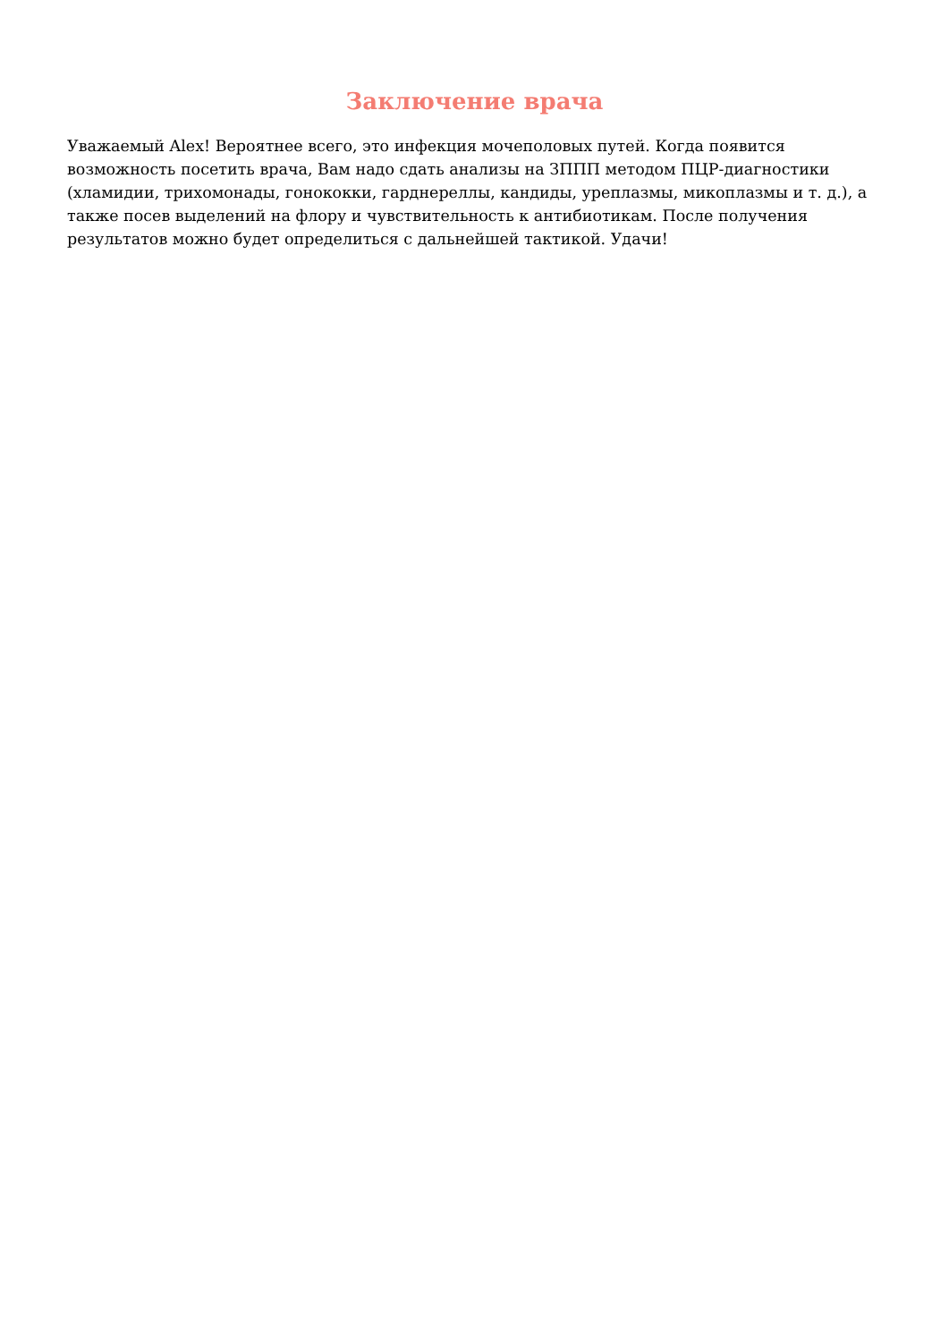Заключение врача
Уважаемый Alex! Вероятнее всего, это инфекция мочеполовых путей. Когда появится возможность посетить врача, Вам надо сдать анализы на ЗППП методом ПЦР-диагностики (хламидии, трихомонады, гонококки, гарднереллы, кандиды, уреплазмы, микоплазмы и т. д.), а также посев выделений на флору и чувствительность к антибиотикам. После получения результатов можно будет определиться с дальнейшей тактикой. Удачи!